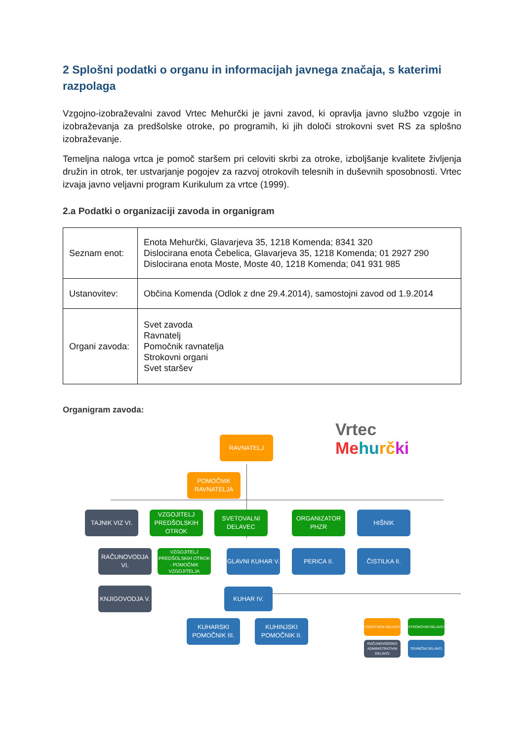2 Splošni podatki o organu in informacijah javnega značaja, s katerimi razpolaga
Vzgojno-izobraževalni zavod Vrtec Mehurčki je javni zavod, ki opravlja javno službo vzgoje in izobraževanja za predšolske otroke, po programih, ki jih določi strokovni svet RS za splošno izobraževanje.
Temeljna naloga vrtca je pomoč staršem pri celoviti skrbi za otroke, izboljšanje kvalitete življenja družin in otrok, ter ustvarjanje pogojev za razvoj otrokovih telesnih in duševnih sposobnosti. Vrtec izvaja javno veljavni program Kurikulum za vrtce (1999).
2.a Podatki o organizaciji zavoda in organigram
| Seznam enot: | Enota Mehurčki, Glavarjeva 35, 1218 Komenda; 8341 320 Dislocirana enota Čebelica, Glavarjeva 35, 1218 Komenda; 01 2927 290 Dislocirana enota Moste, Moste 40, 1218 Komenda; 041 931 985 |
| Ustanovitev: | Občina Komenda (Odlok z dne 29.4.2014), samostojni zavod od 1.9.2014 |
| Organi zavoda: | Svet zavoda Ravnatelj Pomočnik ravnatelja Strokovni organi Svet staršev |
Organigram zavoda:
Vrtec
Me hu rč ki
RAVNATELJ
POMOČNIK RAVNATELJA
TAJNIK VIZ VI.
VZGOJITELJ PREDŠOLSKIH OTROK
SVETOVALNI DELAVEC
ORGANIZATOR PHZR
HIŠNIK
RAČUNOVODJA VI.
VZGOJITELJ PREDŠOLSKIH OTROK - POMOČNIK VZGOJITELJA
GLAVNI KUHAR V.
PERICA II. ČISTILKA II.
KNJIGOVODJA V. KUHAR IV.
KUHARSKI POMOČNIK III.
KUHINJSKI POMOČNIK II.
VODSTVENI DELAVCI STROKOVNI DELAVCI
RAČUNOVODSKO ADMINISTRATIVNI DELAVCI
TEHNIČNI DELAVCI